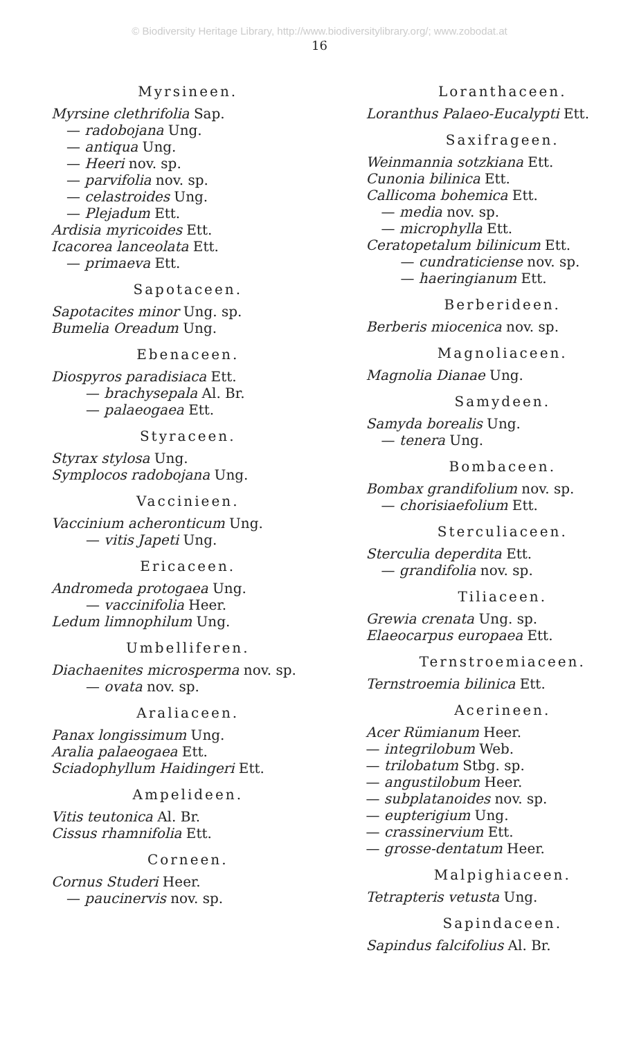© Biodiversity Heritage Library, http://www.biodiversitylibrary.org/; www.zobodat.at
16
Myrsineen.
Myrsine clethrifolia Sap.
— radobojana Ung.
— antiqua Ung.
— Heeri nov. sp.
— parvifolia nov. sp.
— celastroides Ung.
— Plejadum Ett.
Ardisia myricoides Ett.
Icacorea lanceolata Ett.
— primaeva Ett.
Sapotaceen.
Sapotacites minor Ung. sp.
Bumelia Oreadum Ung.
Ebenaceen.
Diospyros paradisiaca Ett.
— brachysepala Al. Br.
— palaeogaea Ett.
Styraceen.
Styrax stylosa Ung.
Symplocos radobojana Ung.
Vaccinieen.
Vaccinium acheronticum Ung.
— vitis Japeti Ung.
Ericaceen.
Andromeda protogaea Ung.
— vaccinifolia Heer.
Ledum limnophilum Ung.
Umbelliferen.
Diachaenites microsperma nov. sp.
— ovata nov. sp.
Araliaceen.
Panax longissimum Ung.
Aralia palaeogaea Ett.
Sciadophyllum Haidingeri Ett.
Ampelideen.
Vitis teutonica Al. Br.
Cissus rhamnifolia Ett.
Corneen.
Cornus Studeri Heer.
— paucinervis nov. sp.
Loranthaceen.
Loranthus Palaeo-Eucalypti Ett.
Saxifrageen.
Weinmannia sotzkiana Ett.
Cunonia bilinica Ett.
Callicoma bohemica Ett.
— media nov. sp.
— microphylla Ett.
Ceratopetalum bilinicum Ett.
— cundraticiense nov. sp.
— haeringianum Ett.
Berberideen.
Berberis miocenica nov. sp.
Magnoliaceen.
Magnolia Dianae Ung.
Samydeen.
Samyda borealis Ung.
— tenera Ung.
Bombaceen.
Bombax grandifolium nov. sp.
— chorisiaefolium Ett.
Sterculiaceen.
Sterculia deperdita Ett.
— grandifolia nov. sp.
Tiliaceen.
Grewia crenata Ung. sp.
Elaeocarpus europaea Ett.
Ternstroemiaceen.
Ternstroemia bilinica Ett.
Acerineen.
Acer Rümianum Heer.
— integrilobum Web.
— trilobatum Stbg. sp.
— angustilobum Heer.
— subplatanoides nov. sp.
— eupterigium Ung.
— crassinervium Ett.
— grosse-dentatum Heer.
Malpighiaceen.
Tetrapteris vetusta Ung.
Sapindaceen.
Sapindus falcifolius Al. Br.